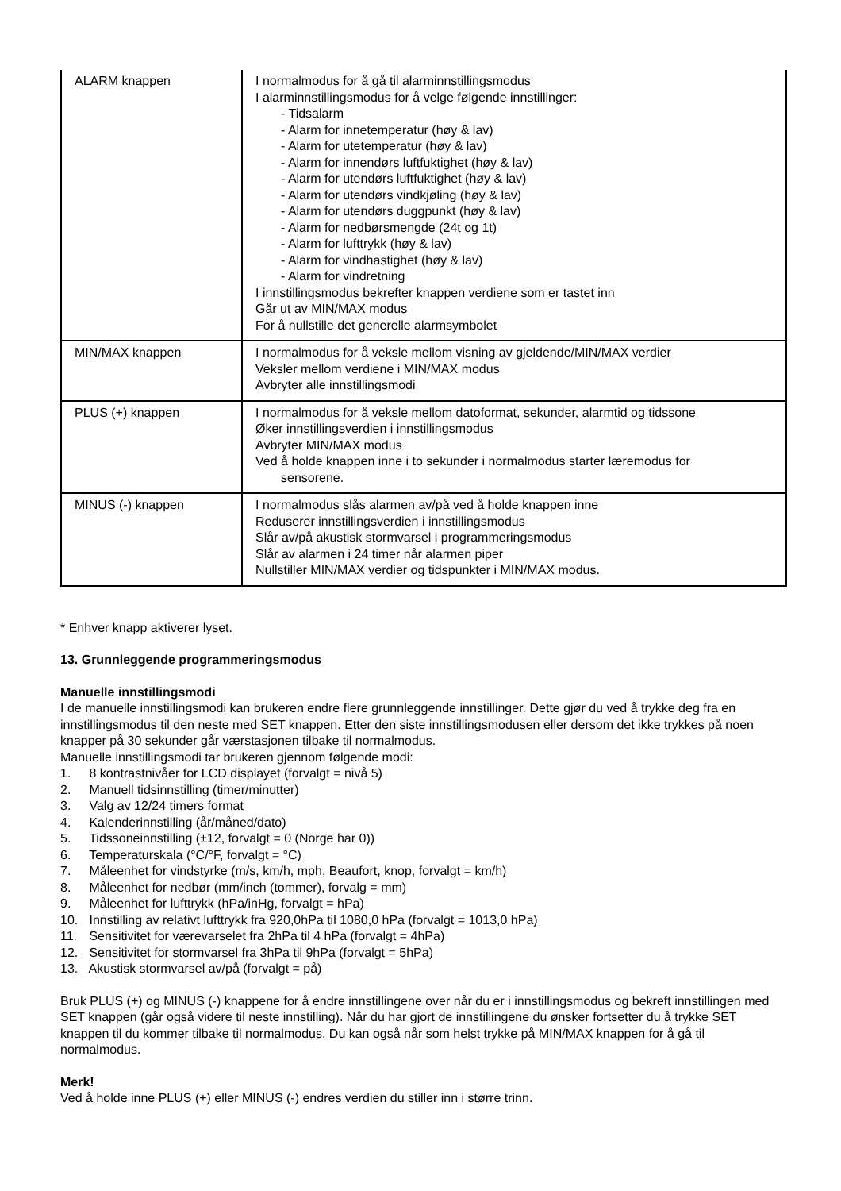| ALARM knappen | I normalmodus for å gå til alarminnstillingsmodus I alarminnstillingsmodus for å velge følgende innstillinger: - Tidsalarm - Alarm for innetemperatur (høy & lav) - Alarm for utetemperatur (høy & lav) - Alarm for innendørs luftfuktighet (høy & lav) - Alarm for utendørs luftfuktighet (høy & lav) - Alarm for utendørs vindkjøling (høy & lav) - Alarm for utendørs duggpunkt (høy & lav) - Alarm for nedbørsmengde (24t og 1t) - Alarm for lufttrykk (høy & lav) - Alarm for vindhastighet (høy & lav) - Alarm for vindretning I innstillingsmodus bekrefter knappen verdiene som er tastet inn Går ut av MIN/MAX modus For å nullstille det generelle alarmsymbolet |
| MIN/MAX knappen | I normalmodus for å veksle mellom visning av gjeldende/MIN/MAX verdier Veksler mellom verdiene i MIN/MAX modus Avbryter alle innstillingsmodi |
| PLUS (+) knappen | I normalmodus for å veksle mellom datoformat, sekunder, alarmtid og tidssone Øker innstillingsverdien i innstillingsmodus Avbryter MIN/MAX modus Ved å holde knappen inne i to sekunder i normalmodus starter læremodus for sensorene. |
| MINUS (-) knappen | I normalmodus slås alarmen av/på ved å holde knappen inne Reduserer innstillingsverdien i innstillingsmodus Slår av/på akustisk stormvarsel i programmeringsmodus Slår av alarmen i 24 timer når alarmen piper Nullstiller MIN/MAX verdier og tidspunkter i MIN/MAX modus. |
* Enhver knapp aktiverer lyset.
13. Grunnleggende programmeringsmodus
Manuelle innstillingsmodi
I de manuelle innstillingsmodi kan brukeren endre flere grunnleggende innstillinger. Dette gjør du ved å trykke deg fra en innstillingsmodus til den neste med SET knappen. Etter den siste innstillingsmodusen eller dersom det ikke trykkes på noen knapper på 30 sekunder går værstasjonen tilbake til normalmodus.
Manuelle innstillingsmodi tar brukeren gjennom følgende modi:
1. 8 kontrastnivåer for LCD displayet (forvalgt = nivå 5)
2. Manuell tidsinnstilling (timer/minutter)
3. Valg av 12/24 timers format
4. Kalenderinnstilling (år/måned/dato)
5. Tidssoneinnstilling (±12, forvalgt = 0 (Norge har 0))
6. Temperaturskala (°C/°F, forvalgt = °C)
7. Måleenhet for vindstyrke (m/s, km/h, mph, Beaufort, knop, forvalgt = km/h)
8. Måleenhet for nedbør (mm/inch (tommer), forvalg = mm)
9. Måleenhet for lufttrykk (hPa/inHg, forvalgt = hPa)
10. Innstilling av relativt lufttrykk fra 920,0hPa til 1080,0 hPa (forvalgt = 1013,0 hPa)
11. Sensitivitet for værevarselet fra 2hPa til 4 hPa (forvalgt = 4hPa)
12. Sensitivitet for stormvarsel fra 3hPa til 9hPa (forvalgt = 5hPa)
13. Akustisk stormvarsel av/på (forvalgt = på)
Bruk PLUS (+) og MINUS (-) knappene for å endre innstillingene over når du er i innstillingsmodus og bekreft innstillingen med SET knappen (går også videre til neste innstilling). Når du har gjort de innstillingene du ønsker fortsetter du å trykke SET knappen til du kommer tilbake til normalmodus. Du kan også når som helst trykke på MIN/MAX knappen for å gå til normalmodus.
Merk!
Ved å holde inne PLUS (+) eller MINUS (-) endres verdien du stiller inn i større trinn.